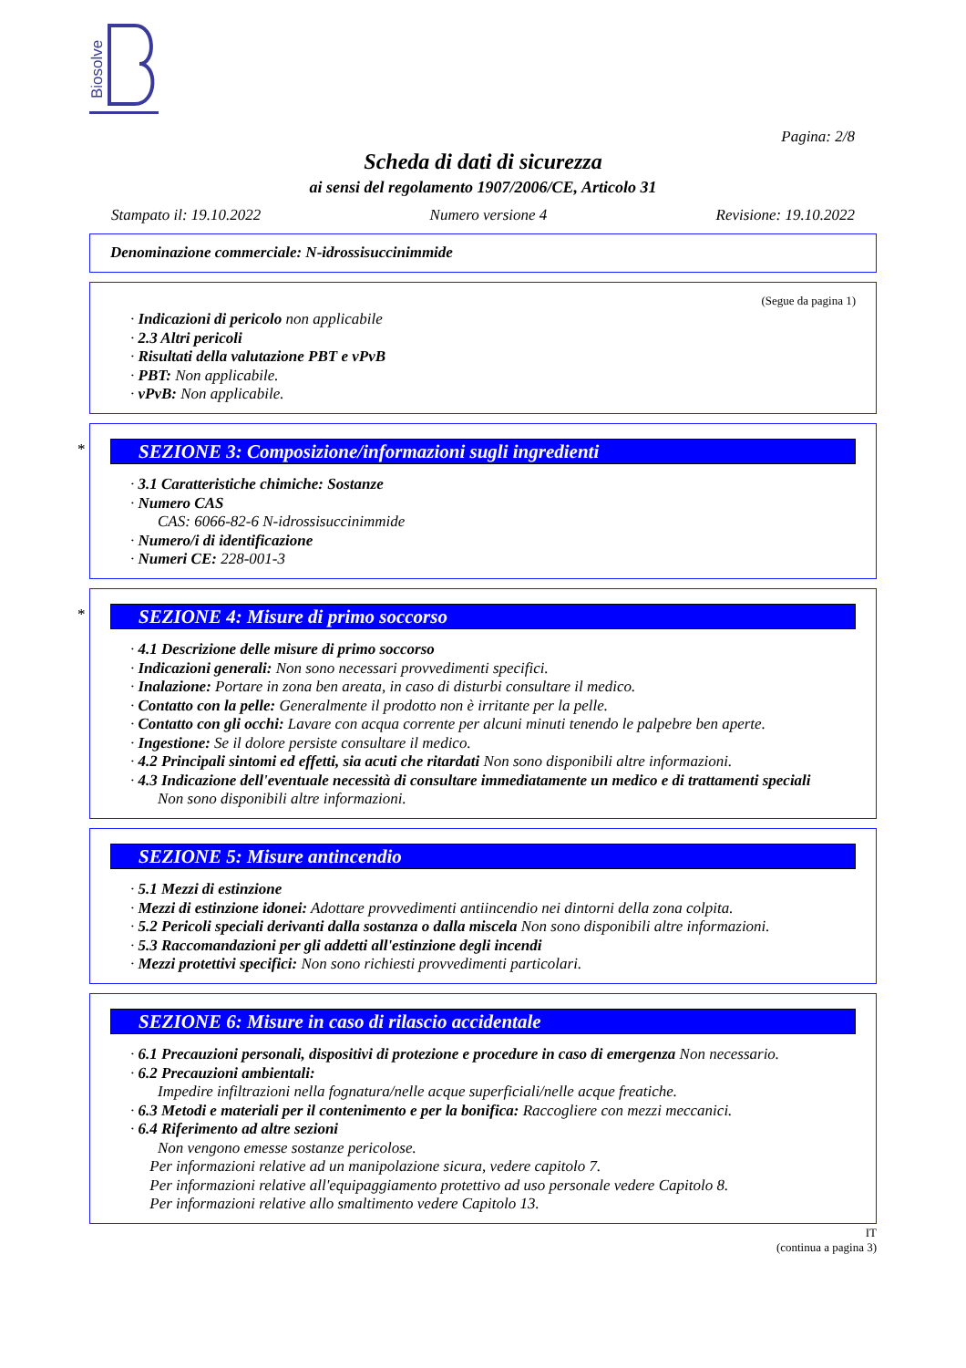Biosolve
Pagina: 2/8
Scheda di dati di sicurezza
ai sensi del regolamento 1907/2006/CE, Articolo 31
Stampato il: 19.10.2022 Numero versione 4 Revisione: 19.10.2022
Denominazione commerciale: N-idrossisuccinimmide
(Segue da pagina 1)
· Indicazioni di pericolo non applicabile
· 2.3 Altri pericoli
· Risultati della valutazione PBT e vPvB
· PBT: Non applicabile.
· vPvB: Non applicabile.
*
SEZIONE 3: Composizione/informazioni sugli ingredienti
· 3.1 Caratteristiche chimiche: Sostanze
· Numero CAS
CAS: 6066-82-6 N-idrossisuccinimmide
· Numero/i di identificazione
· Numeri CE: 228-001-3
*
SEZIONE 4: Misure di primo soccorso
· 4.1 Descrizione delle misure di primo soccorso
· Indicazioni generali: Non sono necessari provvedimenti specifici.
· Inalazione: Portare in zona ben areata, in caso di disturbi consultare il medico.
· Contatto con la pelle: Generalmente il prodotto non è irritante per la pelle.
· Contatto con gli occhi: Lavare con acqua corrente per alcuni minuti tenendo le palpebre ben aperte.
· Ingestione: Se il dolore persiste consultare il medico.
· 4.2 Principali sintomi ed effetti, sia acuti che ritardati Non sono disponibili altre informazioni.
· 4.3 Indicazione dell'eventuale necessità di consultare immediatamente un medico e di trattamenti speciali
Non sono disponibili altre informazioni.
SEZIONE 5: Misure antincendio
· 5.1 Mezzi di estinzione
· Mezzi di estinzione idonei: Adottare provvedimenti antiincendio nei dintorni della zona colpita.
· 5.2 Pericoli speciali derivanti dalla sostanza o dalla miscela Non sono disponibili altre informazioni.
· 5.3 Raccomandazioni per gli addetti all'estinzione degli incendi
· Mezzi protettivi specifici: Non sono richiesti provvedimenti particolari.
SEZIONE 6: Misure in caso di rilascio accidentale
· 6.1 Precauzioni personali, dispositivi di protezione e procedure in caso di emergenza Non necessario.
· 6.2 Precauzioni ambientali:
Impedire infiltrazioni nella fognatura/nelle acque superficiali/nelle acque freatiche.
· 6.3 Metodi e materiali per il contenimento e per la bonifica: Raccogliere con mezzi meccanici.
· 6.4 Riferimento ad altre sezioni
Non vengono emesse sostanze pericolose.
Per informazioni relative ad un manipolazione sicura, vedere capitolo 7.
Per informazioni relative all'equipaggiamento protettivo ad uso personale vedere Capitolo 8.
Per informazioni relative allo smaltimento vedere Capitolo 13.
IT
(continua a pagina 3)